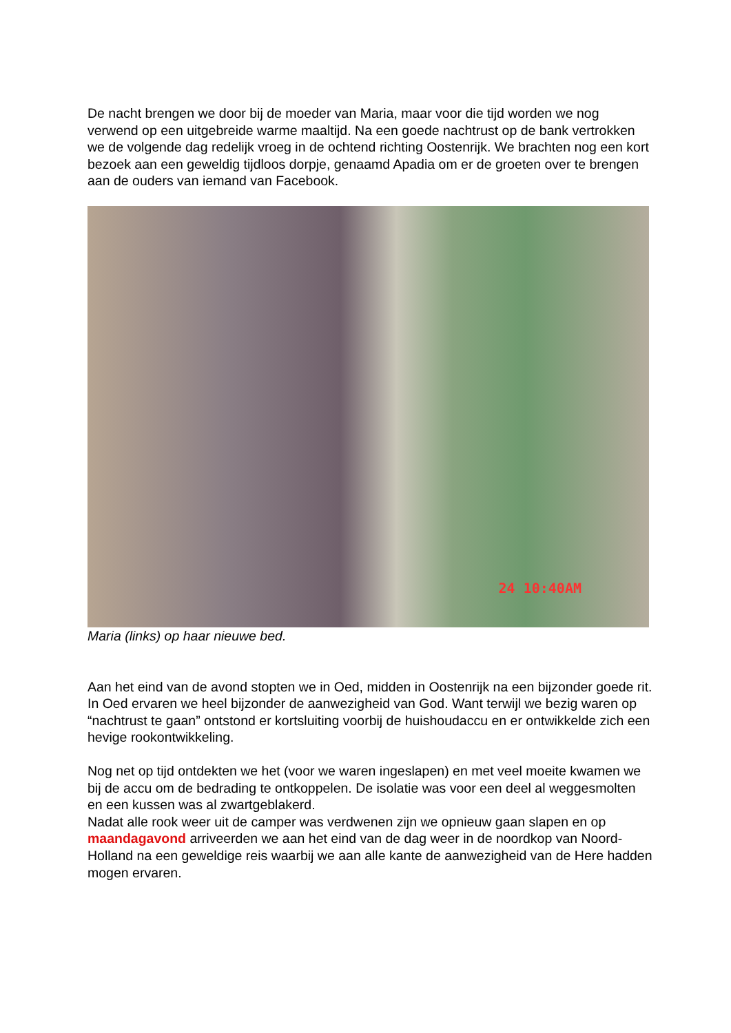De nacht brengen we door bij de moeder van Maria, maar voor die tijd worden we nog verwend op een uitgebreide warme maaltijd. Na een goede nachtrust op de bank vertrokken we de volgende dag redelijk vroeg in de ochtend richting Oostenrijk. We brachten nog een kort bezoek aan een geweldig tijdloos dorpje, genaamd Apadia om er de groeten over te brengen aan de ouders van iemand van Facebook.
24 10:40AM
Maria (links) op haar nieuwe bed.
Aan het eind van de avond stopten we in Oed, midden in Oostenrijk na een bijzonder goede rit. In Oed ervaren we heel bijzonder de aanwezigheid van God. Want terwijl we bezig waren op “nachtrust te gaan” ontstond er kortsluiting voorbij de huishoudaccu en er ontwikkelde zich een hevige rookontwikkeling.
Nog net op tijd ontdekten we het (voor we waren ingeslapen) en met veel moeite kwamen we bij de accu om de bedrading te ontkoppelen. De isolatie was voor een deel al weggesmolten en een kussen was al zwartgeblakerd.
Nadat alle rook weer uit de camper was verdwenen zijn we opnieuw gaan slapen en op maandagavond arriveerden we aan het eind van de dag weer in de noordkop van Noord- Holland na een geweldige reis waarbij we aan alle kante de aanwezigheid van de Here hadden mogen ervaren.